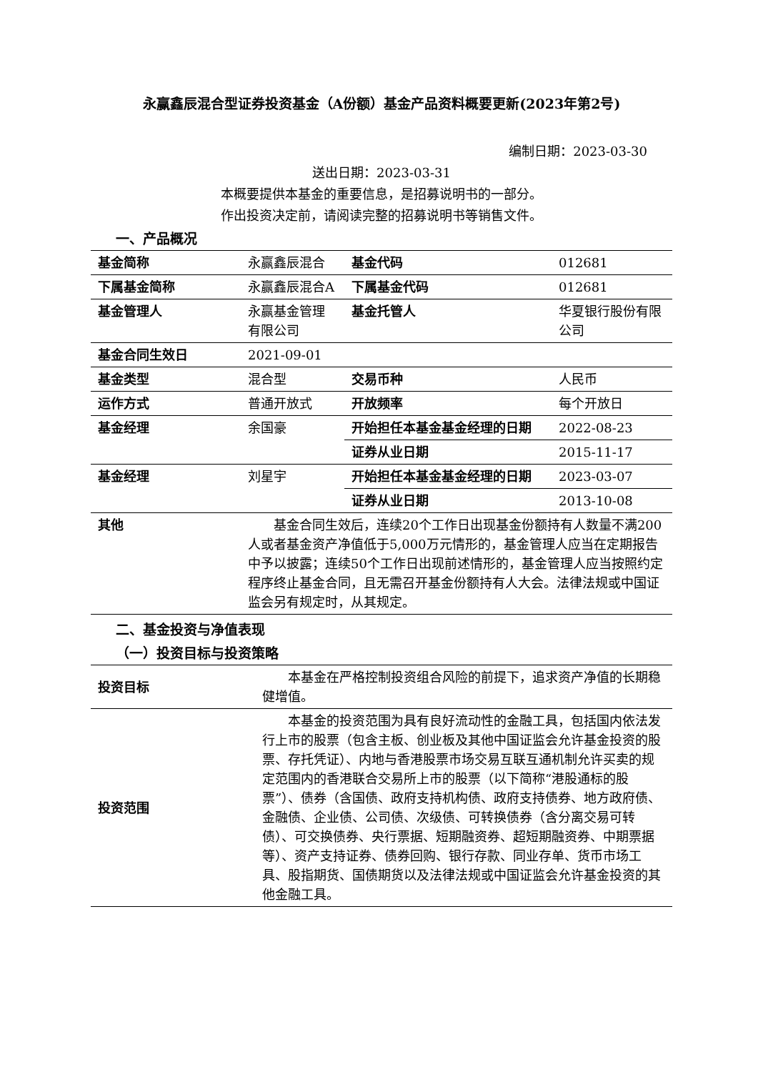永赢鑫辰混合型证券投资基金（A份额）基金产品资料概要更新(2023年第2号)
编制日期：2023-03-30
送出日期：2023-03-31
本概要提供本基金的重要信息，是招募说明书的一部分。
作出投资决定前，请阅读完整的招募说明书等销售文件。
一、产品概况
| 基金简称 | 永赢鑫辰混合 | 基金代码 | 012681 |
| 下属基金简称 | 永赢鑫辰混合A | 下属基金代码 | 012681 |
| 基金管理人 | 永赢基金管理有限公司 | 基金托管人 | 华夏银行股份有限公司 |
| 基金合同生效日 | 2021-09-01 | | |
| 基金类型 | 混合型 | 交易币种 | 人民币 |
| 运作方式 | 普通开放式 | 开放频率 | 每个开放日 |
| 基金经理 | 余国豪 | 开始担任本基金基金经理的日期 | 2022-08-23 |
| | | 证券从业日期 | 2015-11-17 |
| 基金经理 | 刘星宇 | 开始担任本基金基金经理的日期 | 2023-03-07 |
| | | 证券从业日期 | 2013-10-08 |
| 其他 | 基金合同生效后，连续20个工作日出现基金份额持有人数量不满200人或者基金资产净值低于5,000万元情形的，基金管理人应当在定期报告中予以披露；连续50个工作日出现前述情形的，基金管理人应当按照约定程序终止基金合同，且无需召开基金份额持有人大会。法律法规或中国证监会另有规定时，从其规定。 | | |
二、基金投资与净值表现
（一）投资目标与投资策略
| 投资目标 | 本基金在严格控制投资组合风险的前提下，追求资产净值的长期稳健增值。 |
| 投资范围 | 本基金的投资范围为具有良好流动性的金融工具，包括国内依法发行上市的股票（包含主板、创业板及其他中国证监会允许基金投资的股票、存托凭证）、内地与香港股票市场交易互联互通机制允许买卖的规定范围内的香港联合交易所上市的股票（以下简称“港股通标的股票”）、债券（含国债、政府支持机构债、政府支持债券、地方政府债、金融债、企业债、公司债、次级债、可转换债券（含分离交易可转债）、可交换债券、央行票据、短期融资券、超短期融资券、中期票据等）、资产支持证券、债券回购、银行存款、同业存单、货币市场工具、股指期货、国债期货以及法律法规或中国证监会允许基金投资的其他金融工具。 |